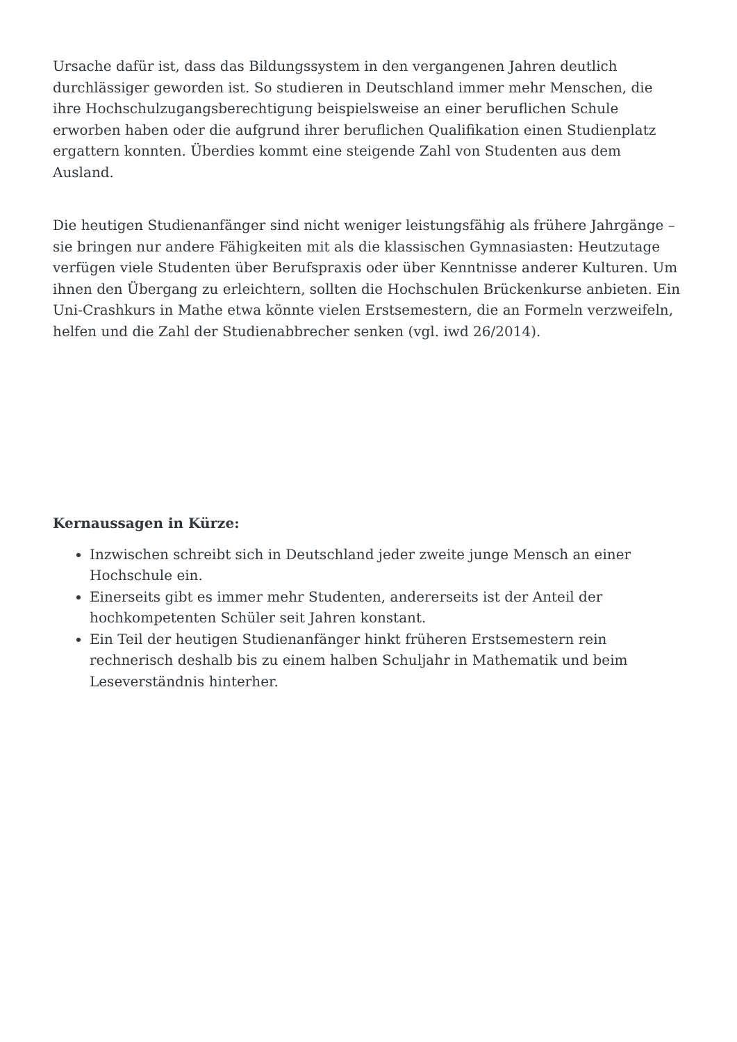Ursache dafür ist, dass das Bildungssystem in den vergangenen Jahren deutlich durchlässiger geworden ist. So studieren in Deutschland immer mehr Menschen, die ihre Hochschulzugangsberechtigung beispielsweise an einer beruflichen Schule erworben haben oder die aufgrund ihrer beruflichen Qualifikation einen Studienplatz ergattern konnten. Überdies kommt eine steigende Zahl von Studenten aus dem Ausland.
Die heutigen Studienanfänger sind nicht weniger leistungsfähig als frühere Jahrgänge – sie bringen nur andere Fähigkeiten mit als die klassischen Gymnasiasten: Heutzutage verfügen viele Studenten über Berufspraxis oder über Kenntnisse anderer Kulturen. Um ihnen den Übergang zu erleichtern, sollten die Hochschulen Brückenkurse anbieten. Ein Uni-Crashkurs in Mathe etwa könnte vielen Erstsemestern, die an Formeln verzweifeln, helfen und die Zahl der Studienabbrecher senken (vgl. iwd 26/2014).
Kernaussagen in Kürze:
Inzwischen schreibt sich in Deutschland jeder zweite junge Mensch an einer Hochschule ein.
Einerseits gibt es immer mehr Studenten, andererseits ist der Anteil der hochkompetenten Schüler seit Jahren konstant.
Ein Teil der heutigen Studienanfänger hinkt früheren Erstsemestern rein rechnerisch deshalb bis zu einem halben Schuljahr in Mathematik und beim Leseverständnis hinterher.